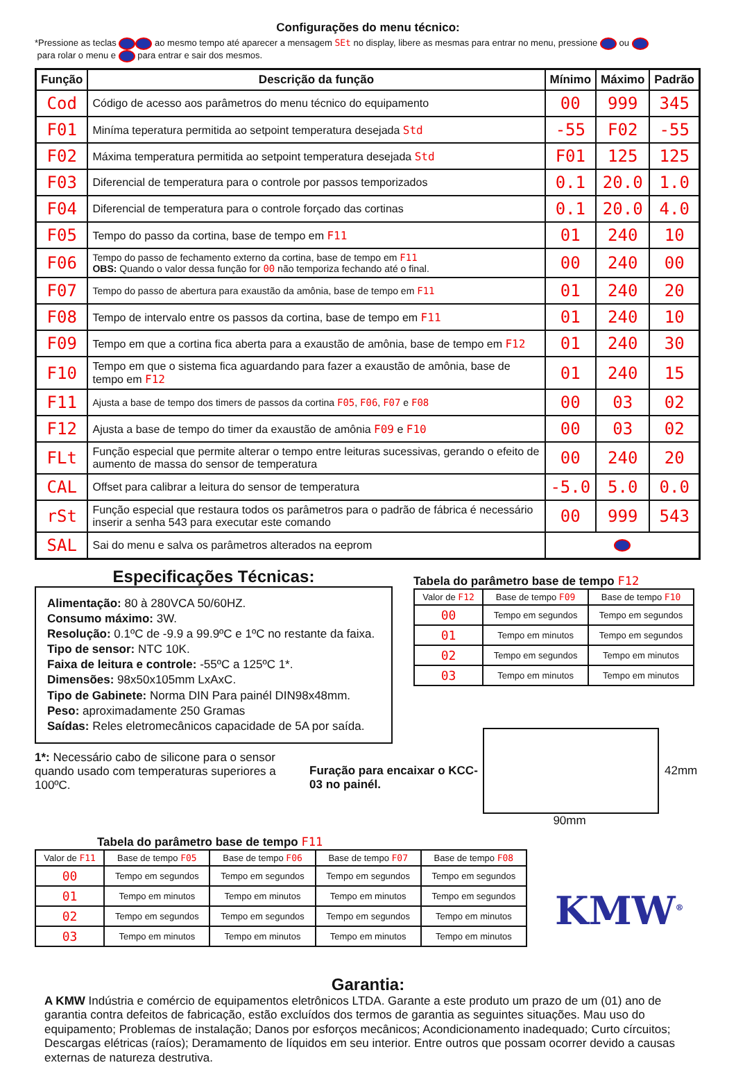Configurações do menu técnico:
*Pressione as teclas ao mesmo tempo até aparecer a mensagem SEt no display, libere as mesmas para entrar no menu, pressione ou
para rolar o menu e para entrar e sair dos mesmos.
| Função | Descrição da função | Mínimo | Máximo | Padrão |
| --- | --- | --- | --- | --- |
| Cod | Código de acesso aos parâmetros do menu técnico do equipamento | 00 | 999 | 345 |
| F01 | Miníma teperatura permitida ao setpoint temperatura desejada Std | -55 | F02 | -55 |
| F02 | Máxima temperatura permitida ao setpoint temperatura desejada Std | F01 | 125 | 125 |
| F03 | Diferencial de temperatura para o controle por passos temporizados | 0.1 | 20.0 | 1.0 |
| F04 | Diferencial de temperatura para o controle forçado das cortinas | 0.1 | 20.0 | 4.0 |
| F05 | Tempo do passo da cortina, base de tempo em F11 | 01 | 240 | 10 |
| F06 | Tempo do passo de fechamento externo da cortina, base de tempo em F11 OBS: Quando o valor dessa função for 00 não temporiza fechando até o final. | 00 | 240 | 00 |
| F07 | Tempo do passo de abertura para exaustão da amônia, base de tempo em F11 | 01 | 240 | 20 |
| F08 | Tempo de intervalo entre os passos da cortina, base de tempo em F11 | 01 | 240 | 10 |
| F09 | Tempo em que a cortina fica aberta para a exaustão de amônia, base de tempo em F12 | 01 | 240 | 30 |
| F10 | Tempo em que o sistema fica aguardando para fazer a exaustão de amônia, base de tempo em F12 | 01 | 240 | 15 |
| F11 | Ajusta a base de tempo dos timers de passos da cortina F05 , F06 , F07 e F08 | 00 | 03 | 02 |
| F12 | Ajusta a base de tempo do timer da exaustão de amônia F09 e F10 | 00 | 03 | 02 |
| FLt | Função especial que permite alterar o tempo entre leituras sucessivas, gerando o efeito de aumento de massa do sensor de temperatura | 00 | 240 | 20 |
| CAL | Offset para calibrar a leitura do sensor de temperatura | -5.0 | 5.0 | 0.0 |
| rSt | Função especial que restaura todos os parâmetros para o padrão de fábrica é necessário inserir a senha 543 para executar este comando | 00 | 999 | 543 |
| SAL | Sai do menu e salva os parâmetros alterados na eeprom | | | |
Especificações Técnicas:
Alimentação: 80 à 280VCA 50/60HZ.
Consumo máximo: 3W.
Resolução: 0.1ºC de -9.9 a 99.9ºC e 1ºC no restante da faixa.
Tipo de sensor: NTC 10K.
Faixa de leitura e controle: -55ºC a 125ºC 1*.
Dimensões: 98x50x105mm LxAxC.
Tipo de Gabinete: Norma DIN Para painél DIN98x48mm.
Peso: aproximadamente 250 Gramas
Saídas: Reles eletromecânicos capacidade de 5A por saída.
1*: Necessário cabo de silicone para o sensor quando usado com temperaturas superiores a 100ºC.
Tabela do parâmetro base de tempo F12
| Valor de F12 | Base de tempo F09 | Base de tempo F10 |
| --- | --- | --- |
| 00 | Tempo em segundos | Tempo em segundos |
| 01 | Tempo em minutos | Tempo em segundos |
| 02 | Tempo em segundos | Tempo em minutos |
| 03 | Tempo em minutos | Tempo em minutos |
Furação para encaixar o KCC-03 no painél.
42mm
90mm
Tabela do parâmetro base de tempo F11
| Valor de F11 | Base de tempo F05 | Base de tempo F06 | Base de tempo F07 | Base de tempo F08 |
| --- | --- | --- | --- | --- |
| 00 | Tempo em segundos | Tempo em segundos | Tempo em segundos | Tempo em segundos |
| 01 | Tempo em minutos | Tempo em minutos | Tempo em minutos | Tempo em segundos |
| 02 | Tempo em segundos | Tempo em segundos | Tempo em segundos | Tempo em minutos |
| 03 | Tempo em minutos | Tempo em minutos | Tempo em minutos | Tempo em minutos |
KMW<sup>®</sup>
Garantia:
A KMW Indústria e comércio de equipamentos eletrônicos LTDA. Garante a este produto um prazo de um (01) ano de garantia contra defeitos de fabricação, estão excluídos dos termos de garantia as seguintes situações. Mau uso do equipamento; Problemas de instalação; Danos por esforços mecânicos; Acondicionamento inadequado; Curto círcuitos; Descargas elétricas (raíos); Deramamento de líquidos em seu interior. Entre outros que possam ocorrer devido a causas externas de natureza destrutiva.